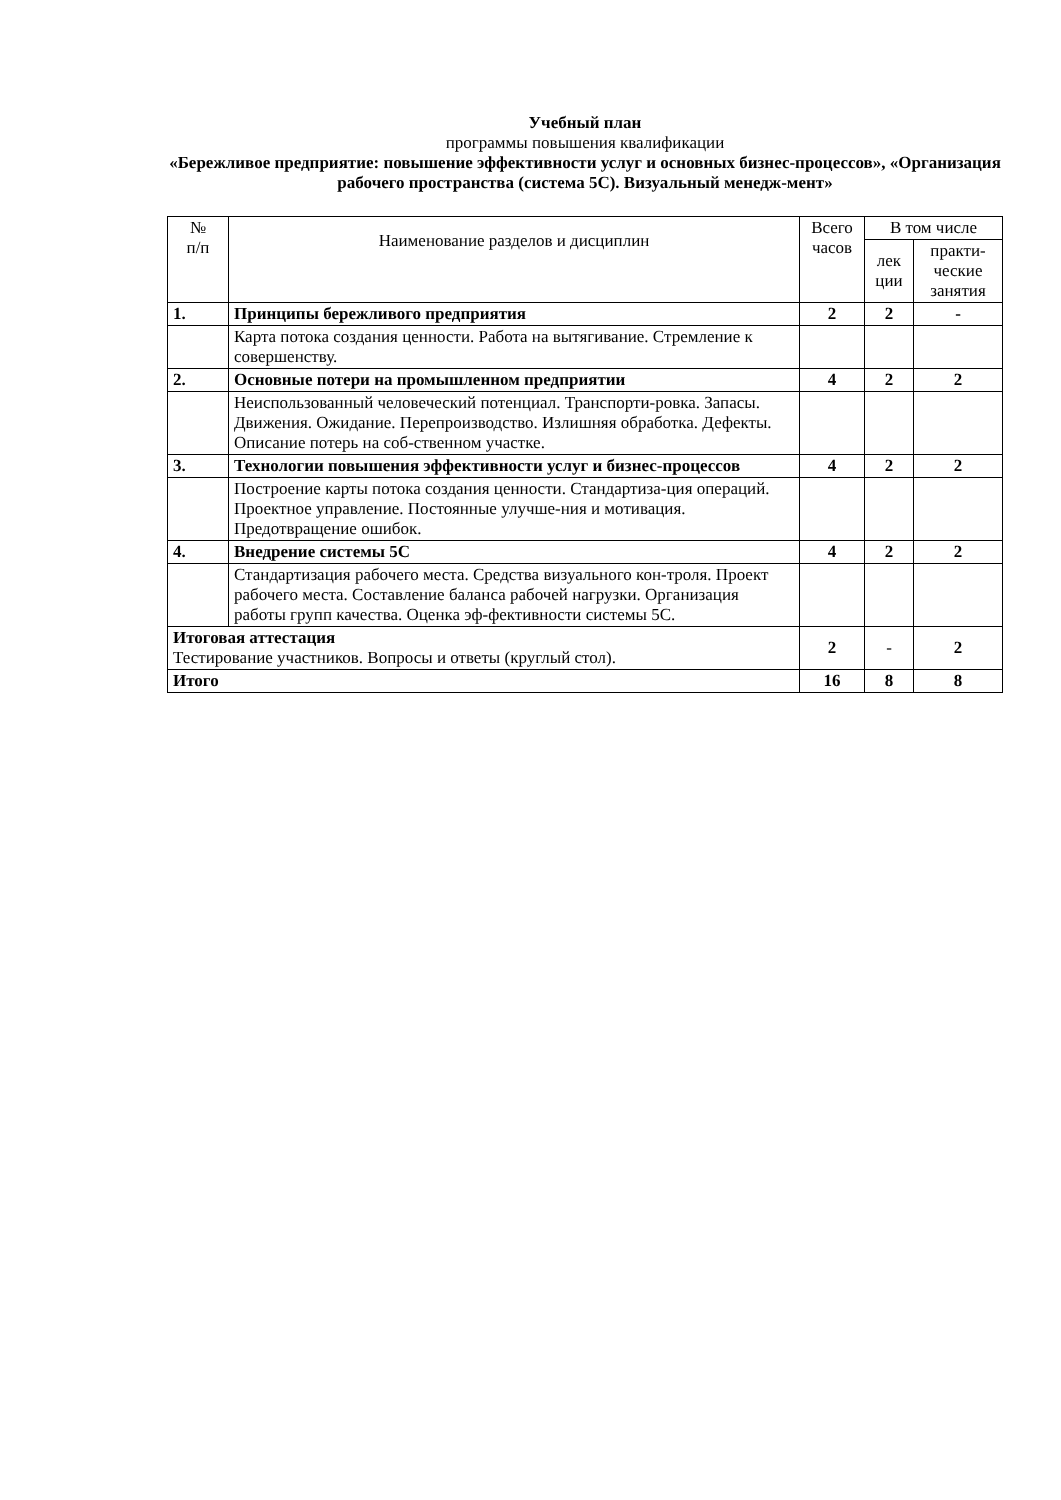Учебный план
программы повышения квалификации
«Бережливое предприятие: повышение эффективности услуг и основных бизнес-процессов», «Организация рабочего пространства (система 5С). Визуальный менедж-мент»
| № п/п | Наименование разделов и дисциплин | Всего часов | В том числе | |
| --- | --- | --- | --- | --- |
| | | | лек ции | практи-ческие занятия |
| 1. | Принципы бережливого предприятия | 2 | 2 | - |
| | Карта потока создания ценности. Работа на вытягивание. Стремление к совершенству. | | | |
| 2. | Основные потери на промышленном предприятии | 4 | 2 | 2 |
| | Неиспользованный человеческий потенциал. Транспорти-ровка. Запасы. Движения. Ожидание. Перепроизводство. Излишняя обработка. Дефекты. Описание потерь на соб-ственном участке. | | | |
| 3. | Технологии повышения эффективности услуг и бизнес-процессов | 4 | 2 | 2 |
| | Построение карты потока создания ценности. Стандартиза-ция операций. Проектное управление. Постоянные улучше-ния и мотивация. Предотвращение ошибок. | | | |
| 4. | Внедрение системы 5С | 4 | 2 | 2 |
| | Стандартизация рабочего места. Средства визуального кон-троля. Проект рабочего места. Составление баланса рабочей нагрузки. Организация работы групп качества. Оценка эф-фективности системы 5С. | | | |
| Итоговая аттестация Тестирование участников. Вопросы и ответы (круглый стол). | | 2 | - | 2 |
| Итого | | 16 | 8 | 8 |